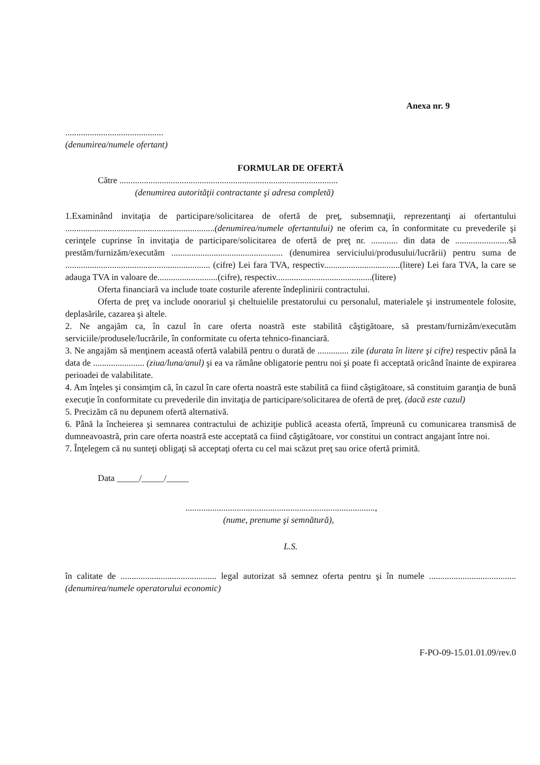Anexa nr. 9
............................................
(denumirea/numele ofertant)
FORMULAR DE OFERTĂ
Către ..................................................................................................
(denumirea autorităţii contractante şi adresa completă)
1.Examinând invitaţia de participare/solicitarea de ofertă de preţ, subsemnaţii, reprezentanţi ai ofertantului ...................................................................(denumirea/numele ofertantului) ne oferim ca, în conformitate cu prevederile şi cerinţele cuprinse în invitaţia de participare/solicitarea de ofertă de preţ nr. ............ din data de ........................să prestăm/furnizăm/executăm .................................................. (denumirea serviciului/produsului/lucrării) pentru suma de ................................................................. (cifre) Lei fara TVA, respectiv..................................(litere) Lei fara TVA, la care se adauga TVA in valoare de...........................(cifre), respectiv...........................................(litere)
Oferta financiară va include toate costurile aferente îndeplinirii contractului.
Oferta de preţ va include onorariul şi cheltuielile prestatorului cu personalul, materialele şi instrumentele folosite, deplasările, cazarea şi altele.
2. Ne angajăm ca, în cazul în care oferta noastră este stabilită câştigătoare, să prestam/furnizăm/executăm serviciile/produsele/lucrările, în conformitate cu oferta tehnico-financiară.
3. Ne angajăm să menţinem această ofertă valabilă pentru o durată de .............. zile (durata în litere şi cifre) respectiv până la data de ....................... (ziua/luna/anul) şi ea va rămâne obligatorie pentru noi şi poate fi acceptată oricând înainte de expirarea perioadei de valabilitate.
4. Am înţeles şi consimţim că, în cazul în care oferta noastră este stabilită ca fiind câştigătoare, să constituim garanţia de bună execuţie în conformitate cu prevederile din invitaţia de participare/solicitarea de ofertă de preţ. (dacă este cazul)
5. Precizăm că nu depunem ofertă alternativă.
6. Până la încheierea şi semnarea contractului de achiziţie publică aceasta ofertă, împreună cu comunicarea transmisă de dumneavoastră, prin care oferta noastră este acceptată ca fiind câştigătoare, vor constitui un contract angajant între noi.
7. Înţelegem că nu sunteţi obligaţi să acceptaţi oferta cu cel mai scăzut preţ sau orice ofertă primită.
Data _____/_____/_____
.....................................................................................,
(nume, prenume şi semnătură),
L.S.
în calitate de ........................................... legal autorizat să semnez oferta pentru şi în numele ....................................... (denumirea/numele operatorului economic)
F-PO-09-15.01.01.09/rev.0